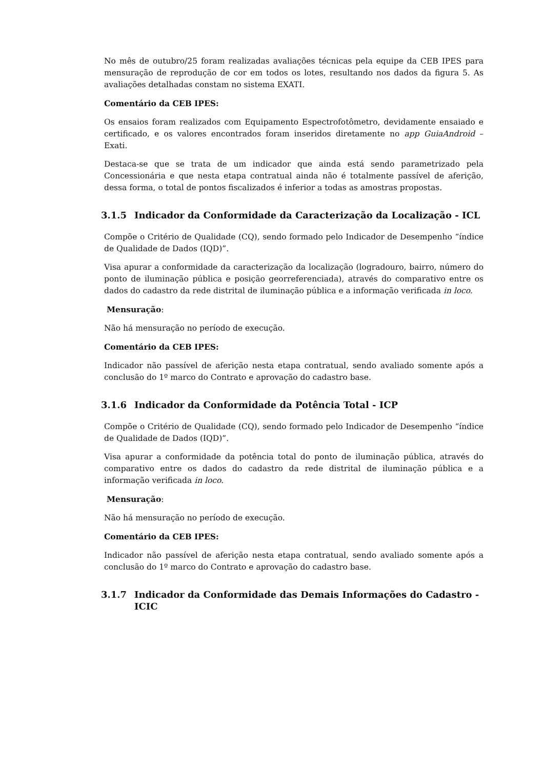No mês de outubro/25 foram realizadas avaliações técnicas pela equipe da CEB IPES para mensuração de reprodução de cor em todos os lotes, resultando nos dados da figura 5. As avaliações detalhadas constam no sistema EXATI.
Comentário da CEB IPES:
Os ensaios foram realizados com Equipamento Espectrofotômetro, devidamente ensaiado e certificado, e os valores encontrados foram inseridos diretamente no app GuiaAndroid – Exati.
Destaca-se que se trata de um indicador que ainda está sendo parametrizado pela Concessionária e que nesta etapa contratual ainda não é totalmente passível de aferição, dessa forma, o total de pontos fiscalizados é inferior a todas as amostras propostas.
3.1.5 Indicador da Conformidade da Caracterização da Localização - ICL
Compõe o Critério de Qualidade (CQ), sendo formado pelo Indicador de Desempenho “índice de Qualidade de Dados (IQD)”.
Visa apurar a conformidade da caracterização da localização (logradouro, bairro, número do ponto de iluminação pública e posição georreferenciada), através do comparativo entre os dados do cadastro da rede distrital de iluminação pública e a informação verificada in loco.
Mensuração:
Não há mensuração no período de execução.
Comentário da CEB IPES:
Indicador não passível de aferição nesta etapa contratual, sendo avaliado somente após a conclusão do 1º marco do Contrato e aprovação do cadastro base.
3.1.6 Indicador da Conformidade da Potência Total - ICP
Compõe o Critério de Qualidade (CQ), sendo formado pelo Indicador de Desempenho “índice de Qualidade de Dados (IQD)”.
Visa apurar a conformidade da potência total do ponto de iluminação pública, através do comparativo entre os dados do cadastro da rede distrital de iluminação pública e a informação verificada in loco.
Mensuração:
Não há mensuração no período de execução.
Comentário da CEB IPES:
Indicador não passível de aferição nesta etapa contratual, sendo avaliado somente após a conclusão do 1º marco do Contrato e aprovação do cadastro base.
3.1.7 Indicador da Conformidade das Demais Informações do Cadastro - ICIC